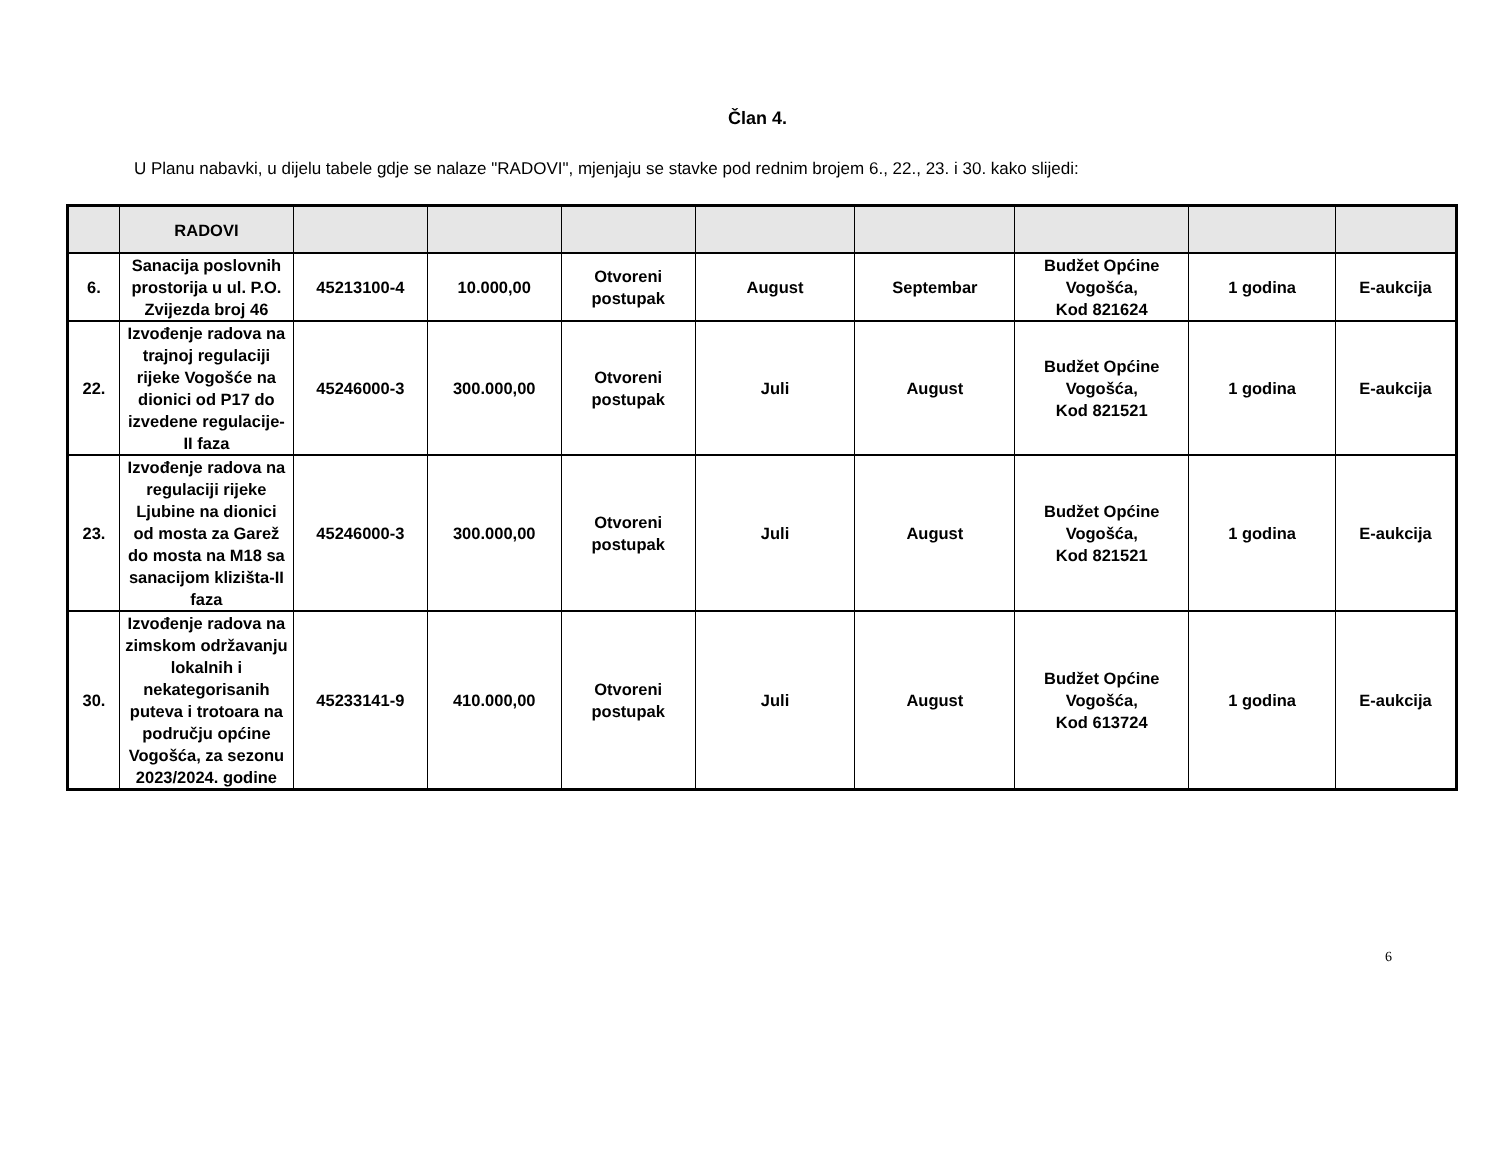Član 4.
U Planu nabavki, u dijelu tabele gdje se nalaze "RADOVI", mjenjaju se stavke pod rednim brojem 6., 22., 23. i 30. kako slijedi:
| | RADOVI | | | | | | | | |
| --- | --- | --- | --- | --- | --- | --- | --- | --- | --- |
| 6. | Sanacija poslovnih prostorija u ul. P.O. Zvijezda broj 46 | 45213100-4 | 10.000,00 | Otvoreni postupak | August | Septembar | Budžet Općine Vogošća, Kod 821624 | 1 godina | E-aukcija |
| 22. | Izvođenje radova na trajnoj regulaciji rijeke Vogošće na dionici od P17 do izvedene regulacije-II faza | 45246000-3 | 300.000,00 | Otvoreni postupak | Juli | August | Budžet Općine Vogošća, Kod 821521 | 1 godina | E-aukcija |
| 23. | Izvođenje radova na regulaciji rijeke Ljubine na dionici od mosta za Garež do mosta na M18 sa sanacijom klizišta-II faza | 45246000-3 | 300.000,00 | Otvoreni postupak | Juli | August | Budžet Općine Vogošća, Kod 821521 | 1 godina | E-aukcija |
| 30. | Izvođenje radova na zimskom održavanju lokalnih i nekategorisanih puteva i trotoara na području općine Vogošća, za sezonu 2023/2024. godine | 45233141-9 | 410.000,00 | Otvoreni postupak | Juli | August | Budžet Općine Vogošća, Kod 613724 | 1 godina | E-aukcija |
6